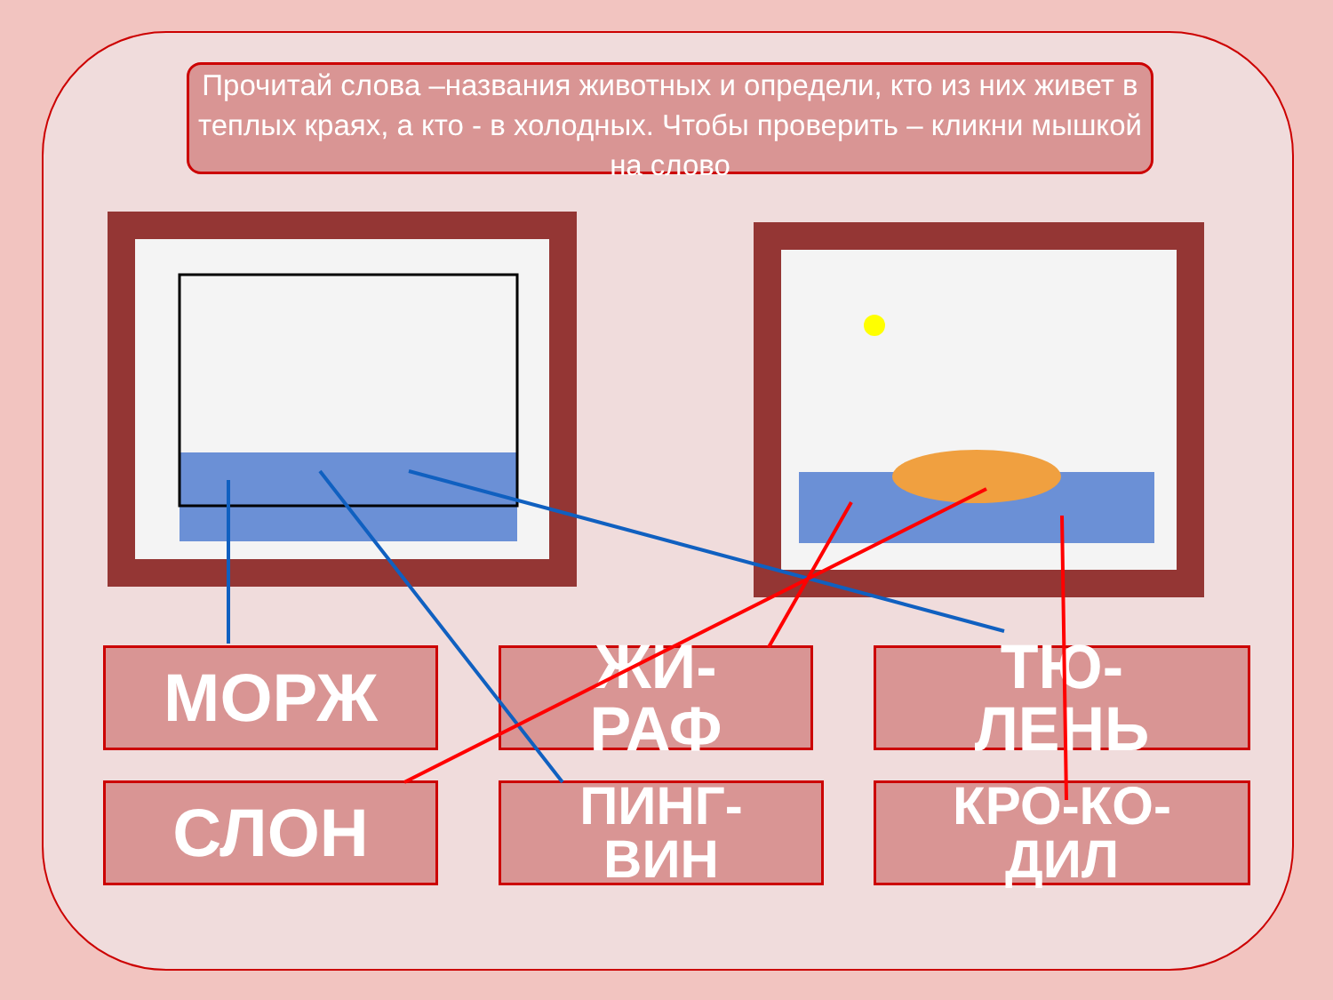Прочитай слова –названия животных и определи, кто из них живет в теплых краях, а кто - в холодных. Чтобы проверить – кликни мышкой на слово
МОРЖ
ЖИ-
РАФ
ТЮ-
ЛЕНЬ
СЛОН
ПИНГ-
ВИН
КРО-КО-
ДИЛ